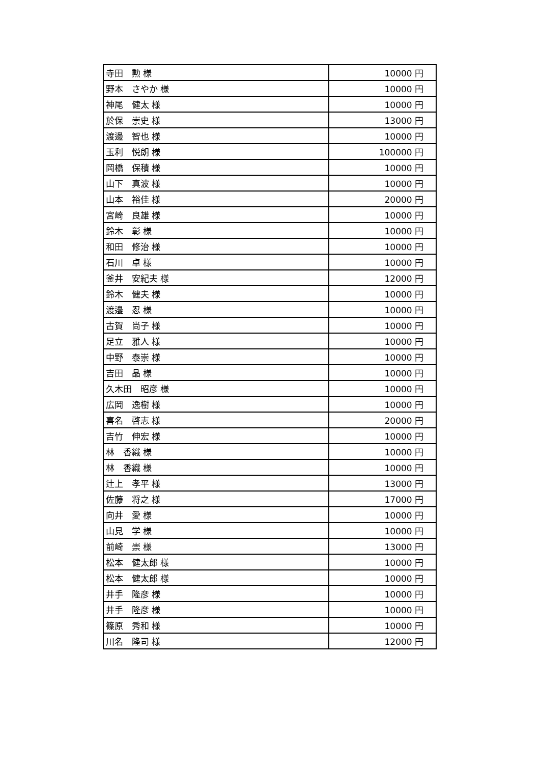| 寺田 勲 様 | 10000 円 |
| 野本 さやか 様 | 10000 円 |
| 神尾 健太 様 | 10000 円 |
| 於保 崇史 様 | 13000 円 |
| 渡邊 智也 様 | 10000 円 |
| 玉利 悦朗 様 | 100000 円 |
| 岡橋 保積 様 | 10000 円 |
| 山下 真波 様 | 10000 円 |
| 山本 裕佳 様 | 20000 円 |
| 宮崎 良雄 様 | 10000 円 |
| 鈴木 彰 様 | 10000 円 |
| 和田 修治 様 | 10000 円 |
| 石川 卓 様 | 10000 円 |
| 釜井 安紀夫 様 | 12000 円 |
| 鈴木 健夫 様 | 10000 円 |
| 渡邉 忍 様 | 10000 円 |
| 古賀 尚子 様 | 10000 円 |
| 足立 雅人 様 | 10000 円 |
| 中野 泰崇 様 | 10000 円 |
| 吉田 晶 様 | 10000 円 |
| 久木田 昭彦 様 | 10000 円 |
| 広岡 逸樹 様 | 10000 円 |
| 喜名 啓志 様 | 20000 円 |
| 吉竹 伸宏 様 | 10000 円 |
| 林 香織 様 | 10000 円 |
| 林 香織 様 | 10000 円 |
| 辻上 孝平 様 | 13000 円 |
| 佐藤 将之 様 | 17000 円 |
| 向井 愛 様 | 10000 円 |
| 山見 学 様 | 10000 円 |
| 前崎 崇 様 | 13000 円 |
| 松本 健太郎 様 | 10000 円 |
| 松本 健太郎 様 | 10000 円 |
| 井手 隆彦 様 | 10000 円 |
| 井手 隆彦 様 | 10000 円 |
| 篠原 秀和 様 | 10000 円 |
| 川名 隆司 様 | 12000 円 |